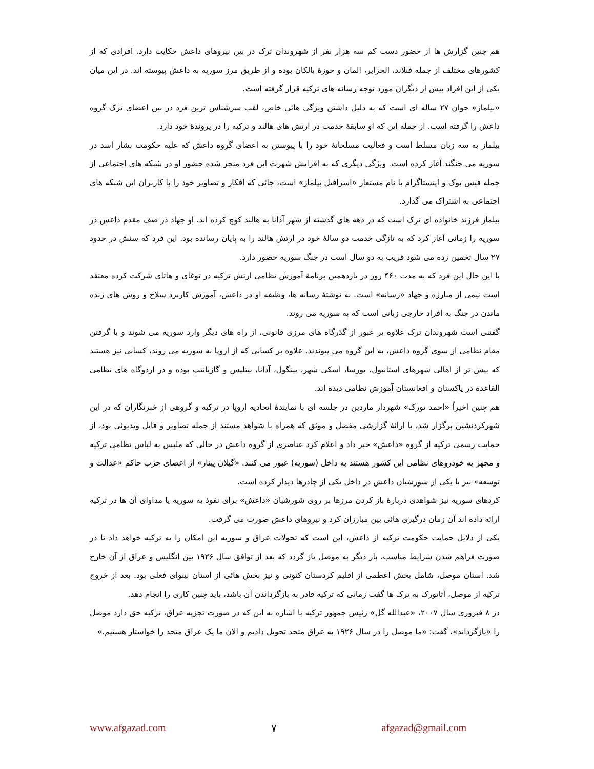هم چنین گزارش ها از حضور دست کم سه هزار نفر از شهروندان ترک در بین نیروهای داعش حکایت دارد. افرادی که از کشورهای مختلف از جمله فنلاند، الجزایر، المان و حوزۀ بالکان بوده و از طریق مرز سوریه به داعش پیوسته اند. در این میان یکی از این افراد بیش از دیگران مورد توجه رسانه های ترکیه قرار گرفته است.
«بیلماز» جوان ۲۷ ساله ای است که به دلیل داشتن ویژگی هائی خاص، لقب سرشناس ترین فرد در بین اعضای ترک گروه داعش را گرفته است. از جمله این که او سابقۀ خدمت در ارتش های هالند و ترکیه را در پروندۀ خود دارد.
بیلماز به سه زبان مسلط است و فعالیت مسلحانۀ خود را با پیوستن به اعضای گروه داعش که علیه حکومت بشار اسد در سوریه می جنگند آغاز کرده است. ویژگی دیگری که به افزایش شهرت این فرد منجر شده حضور او در شبکه های اجتماعی از جمله فیس بوک و اینستاگرام با نام مستعار «اسرافیل بیلماز» است، جائی که افکار و تصاویر خود را با کاربران این شبکه های اجتماعی به اشتراک می گذارد.
بیلماز فرزند خانواده ای ترک است که در دهه های گذشته از شهر آدانا به هالند کوچ کرده اند. او جهاد در صف مقدم داعش در سوریه را زمانی آغاز کرد که به تازگی خدمت دو سالۀ خود در ارتش هالند را به پایان رسانده بود. این فرد که سنش در حدود ۲۷ سال تخمین زده می شود قریب به دو سال است در جنگ سوریه حضور دارد.
با این حال این فرد که به مدت ۴۶۰ روز در یازدهمین برنامۀ آموزش نظامی ارتش ترکیه در توغای و هاتای شرکت کرده معتقد است نیمی از مبارزه و جهاد «رسانه» است. به نوشتۀ رسانه ها، وظیفه او در داعش، آموزش کاربرد سلاح و روش های زنده ماندن در جنگ به افراد خارجی زبانی است که به سوریه می روند.
گفتنی است شهروندان ترک علاوه بر عبور از گذرگاه های مرزی قانونی، از راه های دیگر وارد سوریه می شوند و با گرفتن مقام نظامی از سوی گروه داعش، به این گروه می پیوندند. علاوه بر کسانی که از اروپا به سوریه می روند، کسانی نیز هستند که بیش تر از اهالی شهرهای استانبول، بورسا، اسکی شهر، بینگول، آدانا، بیتلیس و گازیانتپ بوده و در اردوگاه های نظامی القاعده در پاکستان و افغانستان آموزش نظامی دیده اند.
هم چنین اخیراً «احمد تورک» شهردار ماردین در جلسه ای با نمایندۀ اتحادیه اروپا در ترکیه و گروهی از خبرنگاران که در این شهرکردنشین برگزار شد، با ارائۀ گزارشی مفصل و موثق که همراه با شواهد مستند از جمله تصاویر و فایل ویدیوئی بود، از حمایت رسمی ترکیه از گروه «داعش» خبر داد و اعلام کرد عناصری از گروه داعش در حالی که ملبس به لباس نظامی ترکیه و مجهز به خودروهای نظامی این کشور هستند به داخل (سوریه) عبور می کنند. «گیلان پینار» از اعضای حزب حاکم «عدالت و توسعه» نیز با یکی از شورشیان داعش در داخل یکی از چادرها دیدار کرده است.
کردهای سوریه نیز شواهدی دربارۀ باز کردن مرزها بر روی شورشیان «داعش» برای نفوذ به سوریه یا مداوای آن ها در ترکیه ارائه داده اند آن زمان درگیری هائی بین مبارزان کرد و نیروهای داعش صورت می گرفت.
یکی از دلایل حمایت حکومت ترکیه از داعش، این است که تحولات عراق و سوریه این امکان را به ترکیه خواهد داد تا در صورت فراهم شدن شرایط مناسب، بار دیگر به موصل باز گردد که بعد از توافق سال ۱۹۲۶ بین انگلیس و عراق از آن خارج شد. استان موصل، شامل بخش اعظمی از اقلیم کردستان کنونی و نیز بخش هائی از استان نینوای فعلی بود. بعد از خروج ترکیه از موصل، آتاتورک به ترک ها گفت زمانی که ترکیه قادر به بازگرداندن آن باشد، باید چنین کاری را انجام دهد.
در ۸ فبروری سال ۲۰۰۷، «عبدالله گل» رئیس جمهور ترکیه با اشاره به این که در صورت تجزیه عراق، ترکیه حق دارد موصل را «بازگرداند»، گفت: «ما موصل را در سال ۱۹۲۶ به عراق متحد تحویل دادیم و الان ما یک عراق متحد را خواستار هستیم.»
www.afgazad.com ۷ afgazad@gmail.com